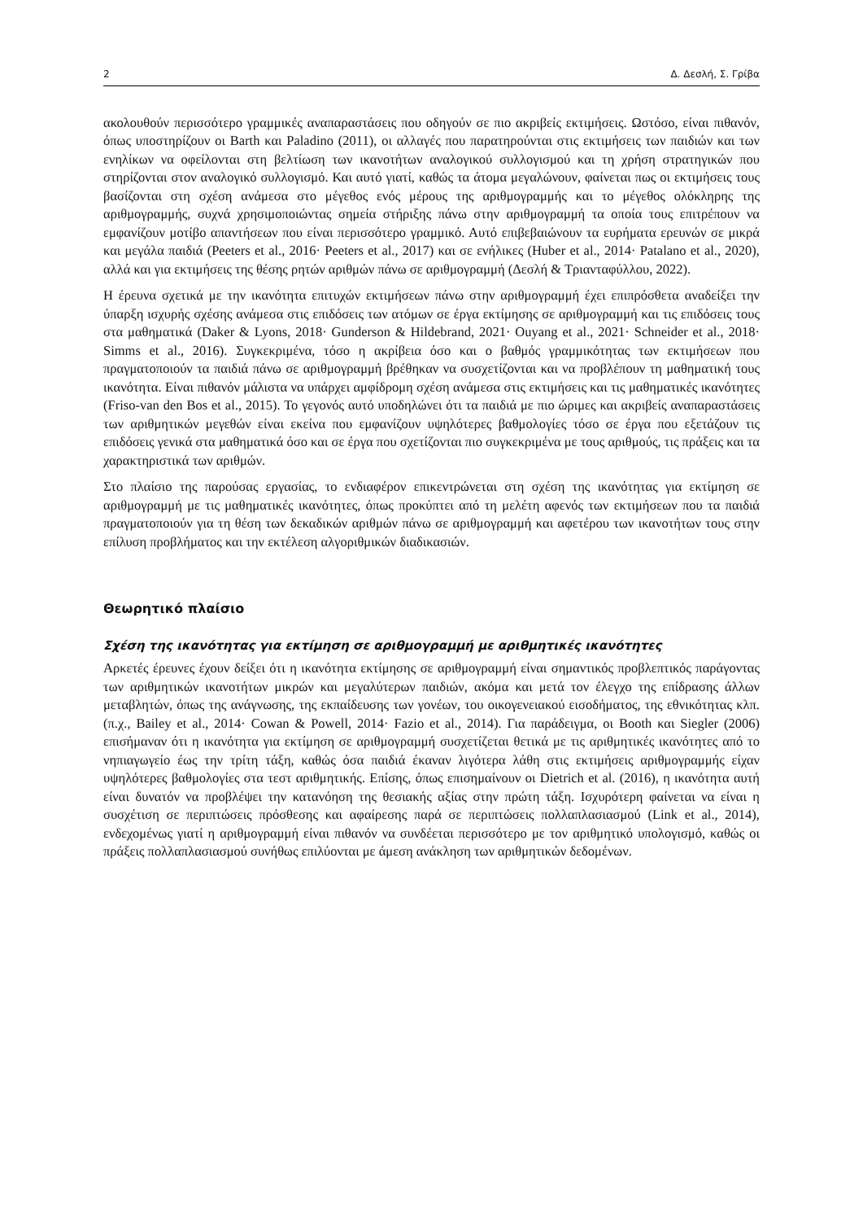2 Δ. Δεσλή, Σ. Γρίβα
ακολουθούν περισσότερο γραμμικές αναπαραστάσεις που οδηγούν σε πιο ακριβείς εκτιμήσεις. Ωστόσο, είναι πιθανόν, όπως υποστηρίζουν οι Barth και Paladino (2011), οι αλλαγές που παρατηρούνται στις εκτιμήσεις των παιδιών και των ενηλίκων να οφείλονται στη βελτίωση των ικανοτήτων αναλογικού συλλογισμού και τη χρήση στρατηγικών που στηρίζονται στον αναλογικό συλλογισμό. Και αυτό γιατί, καθώς τα άτομα μεγαλώνουν, φαίνεται πως οι εκτιμήσεις τους βασίζονται στη σχέση ανάμεσα στο μέγεθος ενός μέρους της αριθμογραμμής και το μέγεθος ολόκληρης της αριθμογραμμής, συχνά χρησιμοποιώντας σημεία στήριξης πάνω στην αριθμογραμμή τα οποία τους επιτρέπουν να εμφανίζουν μοτίβο απαντήσεων που είναι περισσότερο γραμμικό. Αυτό επιβεβαιώνουν τα ευρήματα ερευνών σε μικρά και μεγάλα παιδιά (Peeters et al., 2016· Peeters et al., 2017) και σε ενήλικες (Huber et al., 2014· Patalano et al., 2020), αλλά και για εκτιμήσεις της θέσης ρητών αριθμών πάνω σε αριθμογραμμή (Δεσλή & Τριανταφύλλου, 2022).
Η έρευνα σχετικά με την ικανότητα επιτυχών εκτιμήσεων πάνω στην αριθμογραμμή έχει επιπρόσθετα αναδείξει την ύπαρξη ισχυρής σχέσης ανάμεσα στις επιδόσεις των ατόμων σε έργα εκτίμησης σε αριθμογραμμή και τις επιδόσεις τους στα μαθηματικά (Daker & Lyons, 2018· Gunderson & Hildebrand, 2021· Ouyang et al., 2021· Schneider et al., 2018· Simms et al., 2016). Συγκεκριμένα, τόσο η ακρίβεια όσο και ο βαθμός γραμμικότητας των εκτιμήσεων που πραγματοποιούν τα παιδιά πάνω σε αριθμογραμμή βρέθηκαν να συσχετίζονται και να προβλέπουν τη μαθηματική τους ικανότητα. Είναι πιθανόν μάλιστα να υπάρχει αμφίδρομη σχέση ανάμεσα στις εκτιμήσεις και τις μαθηματικές ικανότητες (Friso-van den Bos et al., 2015). Το γεγονός αυτό υποδηλώνει ότι τα παιδιά με πιο ώριμες και ακριβείς αναπαραστάσεις των αριθμητικών μεγεθών είναι εκείνα που εμφανίζουν υψηλότερες βαθμολογίες τόσο σε έργα που εξετάζουν τις επιδόσεις γενικά στα μαθηματικά όσο και σε έργα που σχετίζονται πιο συγκεκριμένα με τους αριθμούς, τις πράξεις και τα χαρακτηριστικά των αριθμών.
Στο πλαίσιο της παρούσας εργασίας, το ενδιαφέρον επικεντρώνεται στη σχέση της ικανότητας για εκτίμηση σε αριθμογραμμή με τις μαθηματικές ικανότητες, όπως προκύπτει από τη μελέτη αφενός των εκτιμήσεων που τα παιδιά πραγματοποιούν για τη θέση των δεκαδικών αριθμών πάνω σε αριθμογραμμή και αφετέρου των ικανοτήτων τους στην επίλυση προβλήματος και την εκτέλεση αλγοριθμικών διαδικασιών.
Θεωρητικό πλαίσιο
Σχέση της ικανότητας για εκτίμηση σε αριθμογραμμή με αριθμητικές ικανότητες
Αρκετές έρευνες έχουν δείξει ότι η ικανότητα εκτίμησης σε αριθμογραμμή είναι σημαντικός προβλεπτικός παράγοντας των αριθμητικών ικανοτήτων μικρών και μεγαλύτερων παιδιών, ακόμα και μετά τον έλεγχο της επίδρασης άλλων μεταβλητών, όπως της ανάγνωσης, της εκπαίδευσης των γονέων, του οικογενειακού εισοδήματος, της εθνικότητας κλπ. (π.χ., Bailey et al., 2014· Cowan & Powell, 2014· Fazio et al., 2014). Για παράδειγμα, οι Booth και Siegler (2006) επισήμαναν ότι η ικανότητα για εκτίμηση σε αριθμογραμμή συσχετίζεται θετικά με τις αριθμητικές ικανότητες από το νηπιαγωγείο έως την τρίτη τάξη, καθώς όσα παιδιά έκαναν λιγότερα λάθη στις εκτιμήσεις αριθμογραμμής είχαν υψηλότερες βαθμολογίες στα τεστ αριθμητικής. Επίσης, όπως επισημαίνουν οι Dietrich et al. (2016), η ικανότητα αυτή είναι δυνατόν να προβλέψει την κατανόηση της θεσιακής αξίας στην πρώτη τάξη. Ισχυρότερη φαίνεται να είναι η συσχέτιση σε περιπτώσεις πρόσθεσης και αφαίρεσης παρά σε περιπτώσεις πολλαπλασιασμού (Link et al., 2014), ενδεχομένως γιατί η αριθμογραμμή είναι πιθανόν να συνδέεται περισσότερο με τον αριθμητικό υπολογισμό, καθώς οι πράξεις πολλαπλασιασμού συνήθως επιλύονται με άμεση ανάκληση των αριθμητικών δεδομένων.